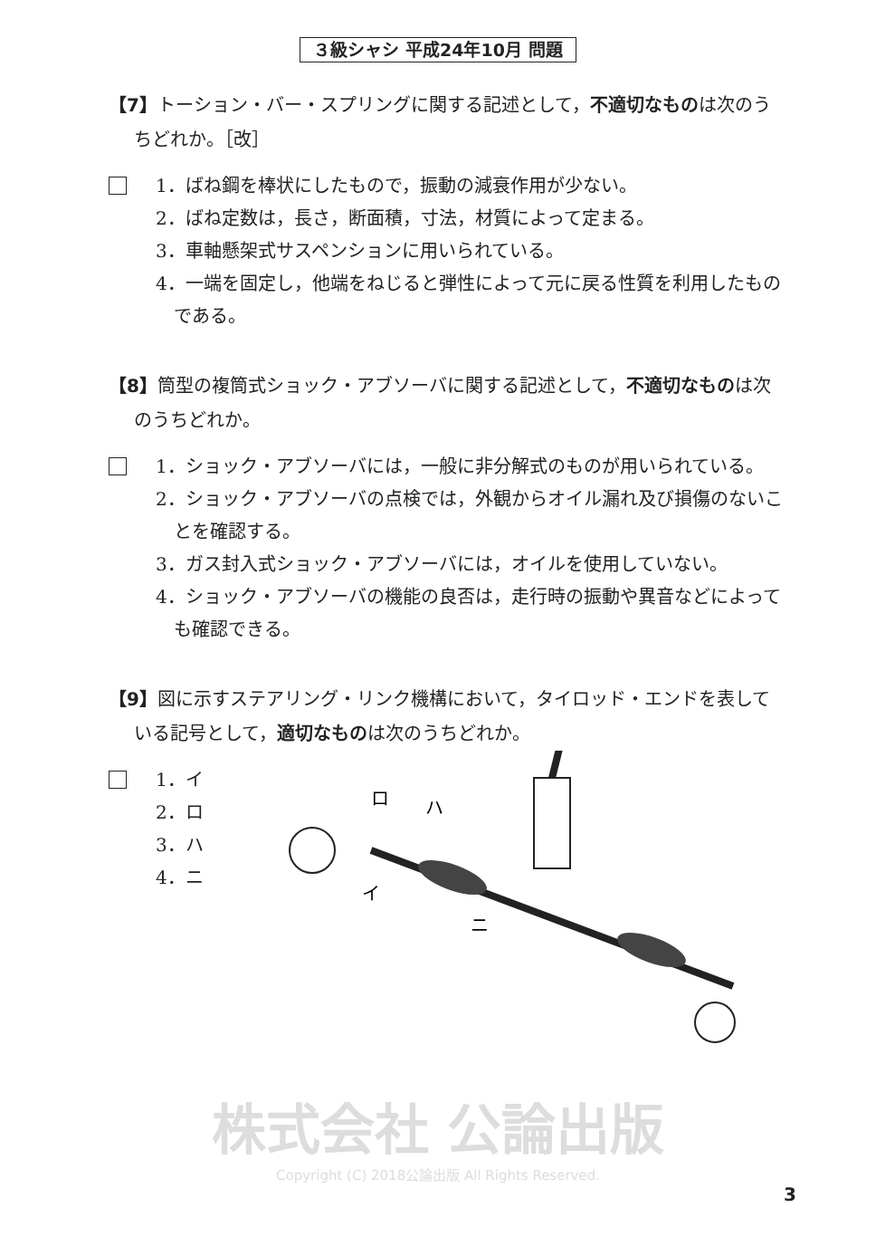３級シャシ 平成24年10月 問題
【7】トーション・バー・スプリングに関する記述として，不適切なものは次のうちどれか。［改］
1．ばね鋼を棒状にしたもので，振動の減衰作用が少ない。
2．ばね定数は，長さ，断面積，寸法，材質によって定まる。
3．車軸懸架式サスペンションに用いられている。
4．一端を固定し，他端をねじると弾性によって元に戻る性質を利用したものである。
【8】筒型の複筒式ショック・アブソーバに関する記述として，不適切なものは次のうちどれか。
1．ショック・アブソーバには，一般に非分解式のものが用いられている。
2．ショック・アブソーバの点検では，外観からオイル漏れ及び損傷のないことを確認する。
3．ガス封入式ショック・アブソーバには，オイルを使用していない。
4．ショック・アブソーバの機能の良否は，走行時の振動や異音などによっても確認できる。
【9】図に示すステアリング・リンク機構において，タイロッド・エンドを表している記号として，適切なものは次のうちどれか。
1．イ
2．ロ
3．ハ
4．ニ
ロ
ハ
イ
ニ
株式会社 公論出版
Copyright (C) 2018公論出版 All Rights Reserved.
3